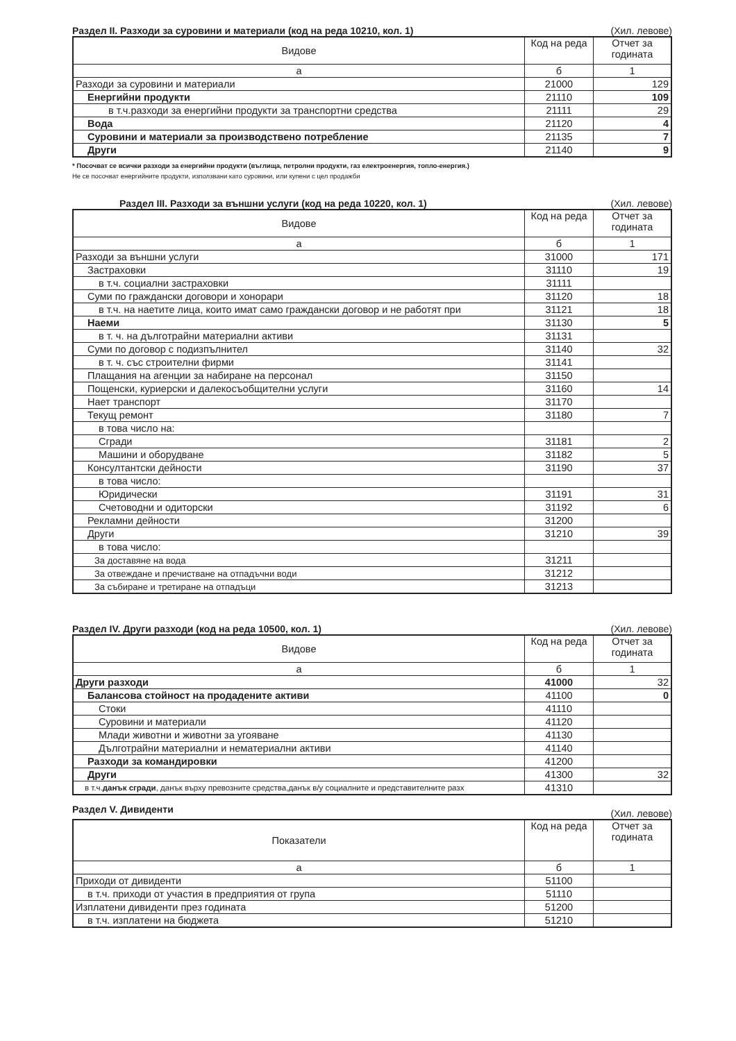Раздел II. Разходи за суровини и материали (код на реда 10210, кол. 1) (Хил. левове)
| Видове | Код на реда | Отчет за годината |
| --- | --- | --- |
| а | б | 1 |
| Разходи за суровини и материали | 21000 | 129 |
| Енергийни продукти | 21110 | 109 |
| в т.ч.разходи за енергийни продукти за транспортни средства | 21111 | 29 |
| Вода | 21120 | 4 |
| Суровини и материали за производствено потребление | 21135 | 7 |
| Други | 21140 | 9 |
* Посочват се всички разходи за енергийни продукти (въглища, петролни продукти, газ електроенергия, топло-енергия.)
Не се посочват енергийните продукти, използвани като суровини, или купени с цел продажби
Раздел III. Разходи за външни услуги (код на реда 10220, кол. 1) (Хил. левове)
| Видове | Код на реда | Отчет за годината |
| --- | --- | --- |
| а | б | 1 |
| Разходи за външни услуги | 31000 | 171 |
| Застраховки | 31110 | 19 |
| в т.ч. социални застраховки | 31111 | |
| Суми по граждански договори и хонорари | 31120 | 18 |
| в т.ч. на наетите лица, които имат само граждански договор и не работят при | 31121 | 18 |
| Наеми | 31130 | 5 |
| в т. ч. на дълготрайни материални активи | 31131 | |
| Суми по договор с подизпълнител | 31140 | 32 |
| в т. ч. със строителни фирми | 31141 | |
| Плащания на агенции за набиране на персонал | 31150 | |
| Пощенски, куриерски и далекосъобщителни услуги | 31160 | 14 |
| Нает транспорт | 31170 | |
| Текущ ремонт | 31180 | 7 |
| в това число на: | | |
| Сгради | 31181 | 2 |
| Машини и оборудване | 31182 | 5 |
| Консултантски дейности | 31190 | 37 |
| в това число: | | |
| Юридически | 31191 | 31 |
| Счетоводни и одиторски | 31192 | 6 |
| Рекламни дейности | 31200 | |
| Други | 31210 | 39 |
| в това число: | | |
| За доставяне на вода | 31211 | |
| За отвеждане и пречистване на отпадъчни води | 31212 | |
| За събиране и третиране на отпадъци | 31213 | |
Раздел IV. Други разходи (код на реда 10500, кол. 1) (Хил. левове)
| Видове | Код на реда | Отчет за годината |
| --- | --- | --- |
| а | б | 1 |
| Други разходи | 41000 | 32 |
| Балансова стойност на продадените активи | 41100 | 0 |
| Стоки | 41110 | |
| Суровини и материали | 41120 | |
| Млади животни и животни за угояване | 41130 | |
| Дълготрайни материални и нематериални активи | 41140 | |
| Разходи за командировки | 41200 | |
| Други | 41300 | 32 |
| в т.ч. данък сгради , данък върху превозните средства,данък в/у социалните и представителните разх | 41310 | |
Раздел V. Дивиденти (Хил. левове)
| Показатели | Код на реда | Отчет за годината |
| --- | --- | --- |
| а | б | 1 |
| Приходи от дивиденти | 51100 | |
| в т.ч. приходи от участия в предприятия от група | 51110 | |
| Изплатени дивиденти през годината | 51200 | |
| в т.ч. изплатени на бюджета | 51210 | |